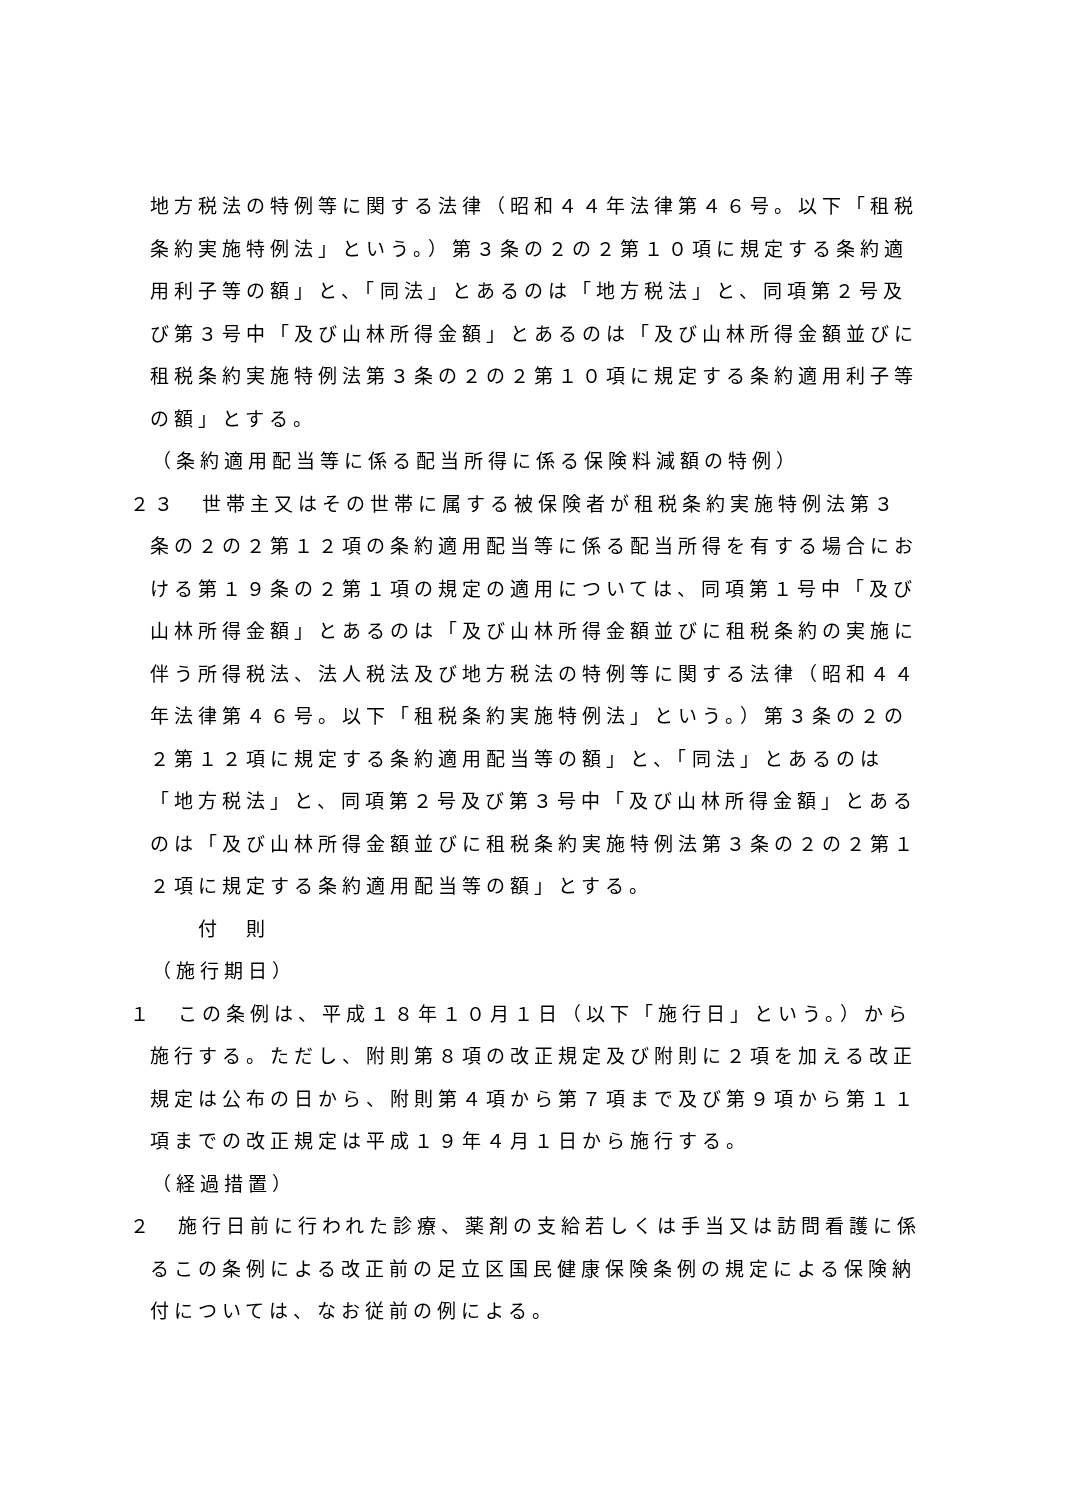地方税法の特例等に関する法律（昭和４４年法律第４６号。以下「租税条約実施特例法」という。）第３条の２の２第１０項に規定する条約適用利子等の額」と、「同法」とあるのは「地方税法」と、同項第２号及び第３号中「及び山林所得金額」とあるのは「及び山林所得金額並びに租税条約実施特例法第３条の２の２第１０項に規定する条約適用利子等の額」とする。
（条約適用配当等に係る配当所得に係る保険料減額の特例）
２３　世帯主又はその世帯に属する被保険者が租税条約実施特例法第３条の２の２第１２項の条約適用配当等に係る配当所得を有する場合における第１９条の２第１項の規定の適用については、同項第１号中「及び山林所得金額」とあるのは「及び山林所得金額並びに租税条約の実施に伴う所得税法、法人税法及び地方税法の特例等に関する法律（昭和４４年法律第４６号。以下「租税条約実施特例法」という。）第３条の２の２第１２項に規定する条約適用配当等の額」と、「同法」とあるのは「地方税法」と、同項第２号及び第３号中「及び山林所得金額」とあるのは「及び山林所得金額並びに租税条約実施特例法第３条の２の２第１２項に規定する条約適用配当等の額」とする。
付　則
（施行期日）
１　この条例は、平成１８年１０月１日（以下「施行日」という。）から施行する。ただし、附則第８項の改正規定及び附則に２項を加える改正規定は公布の日から、附則第４項から第７項まで及び第９項から第１１項までの改正規定は平成１９年４月１日から施行する。
（経過措置）
２　施行日前に行われた診療、薬剤の支給若しくは手当又は訪問看護に係るこの条例による改正前の足立区国民健康保険条例の規定による保険納付については、なお従前の例による。